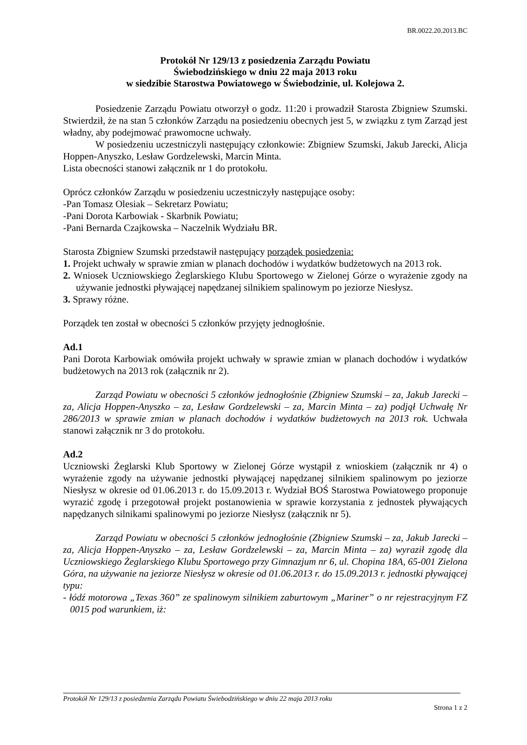BR.0022.20.2013.BC
Protokół Nr 129/13 z posiedzenia Zarządu Powiatu
Świebodzińskiego w dniu 22 maja 2013 roku
w siedzibie Starostwa Powiatowego w Świebodzinie, ul. Kolejowa 2.
Posiedzenie Zarządu Powiatu otworzył o godz. 11:20 i prowadził Starosta Zbigniew Szumski. Stwierdził, że na stan 5 członków Zarządu na posiedzeniu obecnych jest 5, w związku z tym Zarząd jest władny, aby podejmować prawomocne uchwały.
W posiedzeniu uczestniczyli następujący członkowie: Zbigniew Szumski, Jakub Jarecki, Alicja Hoppen-Anyszko, Lesław Gordzelewski, Marcin Minta.
Lista obecności stanowi załącznik nr 1 do protokołu.
Oprócz członków Zarządu w posiedzeniu uczestniczyły następujące osoby:
-Pan Tomasz Olesiak – Sekretarz Powiatu;
-Pani Dorota Karbowiak - Skarbnik Powiatu;
-Pani Bernarda Czajkowska – Naczelnik Wydziału BR.
Starosta Zbigniew Szumski przedstawił następujący porządek posiedzenia:
1. Projekt uchwały w sprawie zmian w planach dochodów i wydatków budżetowych na 2013 rok.
2. Wniosek Uczniowskiego Żeglarskiego Klubu Sportowego w Zielonej Górze o wyrażenie zgody na używanie jednostki pływającej napędzanej silnikiem spalinowym po jeziorze Niesłysz.
3. Sprawy różne.
Porządek ten został w obecności 5 członków przyjęty jednogłośnie.
Ad.1
Pani Dorota Karbowiak omówiła projekt uchwały w sprawie zmian w planach dochodów i wydatków budżetowych na 2013 rok (załącznik nr 2).
Zarząd Powiatu w obecności 5 członków jednogłośnie (Zbigniew Szumski – za, Jakub Jarecki – za, Alicja Hoppen-Anyszko – za, Lesław Gordzelewski – za, Marcin Minta – za) podjął Uchwałę Nr 286/2013 w sprawie zmian w planach dochodów i wydatków budżetowych na 2013 rok. Uchwała stanowi załącznik nr 3 do protokołu.
Ad.2
Uczniowski Żeglarski Klub Sportowy w Zielonej Górze wystąpił z wnioskiem (załącznik nr 4) o wyrażenie zgody na używanie jednostki pływającej napędzanej silnikiem spalinowym po jeziorze Niesłysz w okresie od 01.06.2013 r. do 15.09.2013 r. Wydział BOŚ Starostwa Powiatowego proponuje wyrazić zgodę i przegotował projekt postanowienia w sprawie korzystania z jednostek pływających napędzanych silnikami spalinowymi po jeziorze Niesłysz (załącznik nr 5).
Zarząd Powiatu w obecności 5 członków jednogłośnie (Zbigniew Szumski – za, Jakub Jarecki – za, Alicja Hoppen-Anyszko – za, Lesław Gordzelewski – za, Marcin Minta – za) wyraził zgodę dla Uczniowskiego Żeglarskiego Klubu Sportowego przy Gimnazjum nr 6, ul. Chopina 18A, 65-001 Zielona Góra, na używanie na jeziorze Niesłysz w okresie od 01.06.2013 r. do 15.09.2013 r. jednostki pływającej typu:
- łódź motorowa „Texas 360” ze spalinowym silnikiem zaburtowym „Mariner” o nr rejestracyjnym FZ 0015 pod warunkiem, iż:
Protokół Nr 129/13 z posiedzenia Zarządu Powiatu Świebodzińskiego w dniu 22 maja 2013 roku
Strona 1 z 2